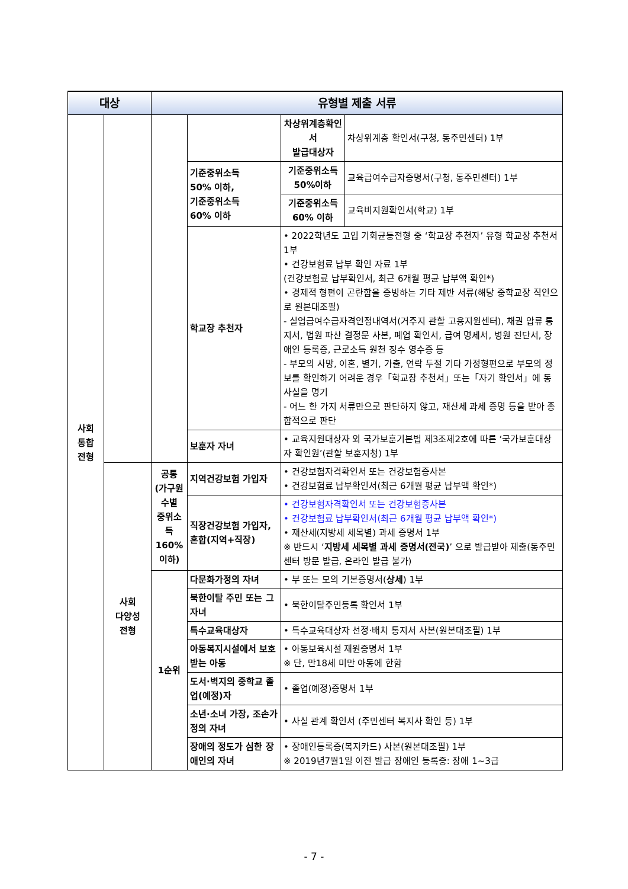| 대상 | | 유형별 제출 서류 | | | |
| --- | --- | --- | --- | --- | --- |
| 사회 통합 전형 | | | | 차상위계층확인서 발급대상자 | 차상위계층 확인서(구청, 동주민센터) 1부 |
| | | | 기준중위소득 50% 이하, 기준중위소득 60% 이하 | 기준중위소득 50%이하 | 교육급여수급자증명서(구청, 동주민센터) 1부 |
| | | | | 기준중위소득 60% 이하 | 교육비지원확인서(학교) 1부 |
| | | | 학교장 추천자 | • 2022학년도 고입 기회균등전형 중 ‘학교장 추천자’ 유형 학교장 추천서 1부 • 건강보험료 납부 확인 자료 1부 (건강보험료 납부확인서, 최근 6개월 평균 납부액 확인*) • 경제적 형편이 곤란함을 증빙하는 기타 제반 서류(해당 중학교장 직인으로 원본대조필) - 실업급여수급자격인정내역서(거주지 관할 고용지원센터), 채권 압류 통지서, 법원 파산 결정문 사본, 폐업 확인서, 급여 명세서, 병원 진단서, 장애인 등록증, 근로소득 원천 징수 영수증 등 - 부모의 사망, 이혼, 별거, 가출, 연락 두절 기타 가정형편으로 부모의 정보를 확인하기 어려운 경우「학교장 추천서」또는「자기 확인서」에 동 사실을 명기 - 어느 한 가지 서류만으로 판단하지 않고, 재산세 과세 증명 등을 받아 종합적으로 판단 | |
| | | | 보훈자 자녀 | • 교육지원대상자 외 국가보훈기본법 제3조제2호에 따른 ‘국가보훈대상자 확인원’(관할 보훈지청) 1부 | |
| | 사회 다양성 전형 | 공통 (가구원수별 중위소득 160% 이하) | 지역건강보험 가입자 | • 건강보험자격확인서 또는 건강보험증사본 • 건강보험료 납부확인서(최근 6개월 평균 납부액 확인*) | |
| | | | 직장건강보험 가입자, 혼합(지역+직장) | • 건강보험자격확인서 또는 건강보험증사본 • 건강보험료 납부확인서(최근 6개월 평균 납부액 확인*) • 재산세(지방세 세목별) 과세 증명서 1부 ※ 반드시 ‘ 지방세 세목별 과세 증명서(전국) ’ 으로 발급받아 제출(동주민센터 방문 발급, 온라인 발급 불가) | |
| | | 1순위 | 다문화가정의 자녀 | • 부 또는 모의 기본증명서( 상세 ) 1부 | |
| | | | 북한이탈 주민 또는 그 자녀 | • 북한이탈주민등록 확인서 1부 | |
| | | | 특수교육대상자 | • 특수교육대상자 선정·배치 통지서 사본(원본대조필) 1부 | |
| | | | 아동복지시설에서 보호받는 아동 | • 아동보육시설 재원증명서 1부 ※ 단, 만18세 미만 아동에 한함 | |
| | | | 도서·벽지의 중학교 졸업(예정)자 | • 졸업(예정)증명서 1부 | |
| | | | 소년·소녀 가장, 조손가정의 자녀 | • 사실 관계 확인서 (주민센터 복지사 확인 등) 1부 | |
| | | | 장애의 정도가 심한 장애인의 자녀 | • 장애인등록증(복지카드) 사본(원본대조필) 1부 ※ 2019년7월1일 이전 발급 장애인 등록증: 장애 1~3급 | |
- 7 -